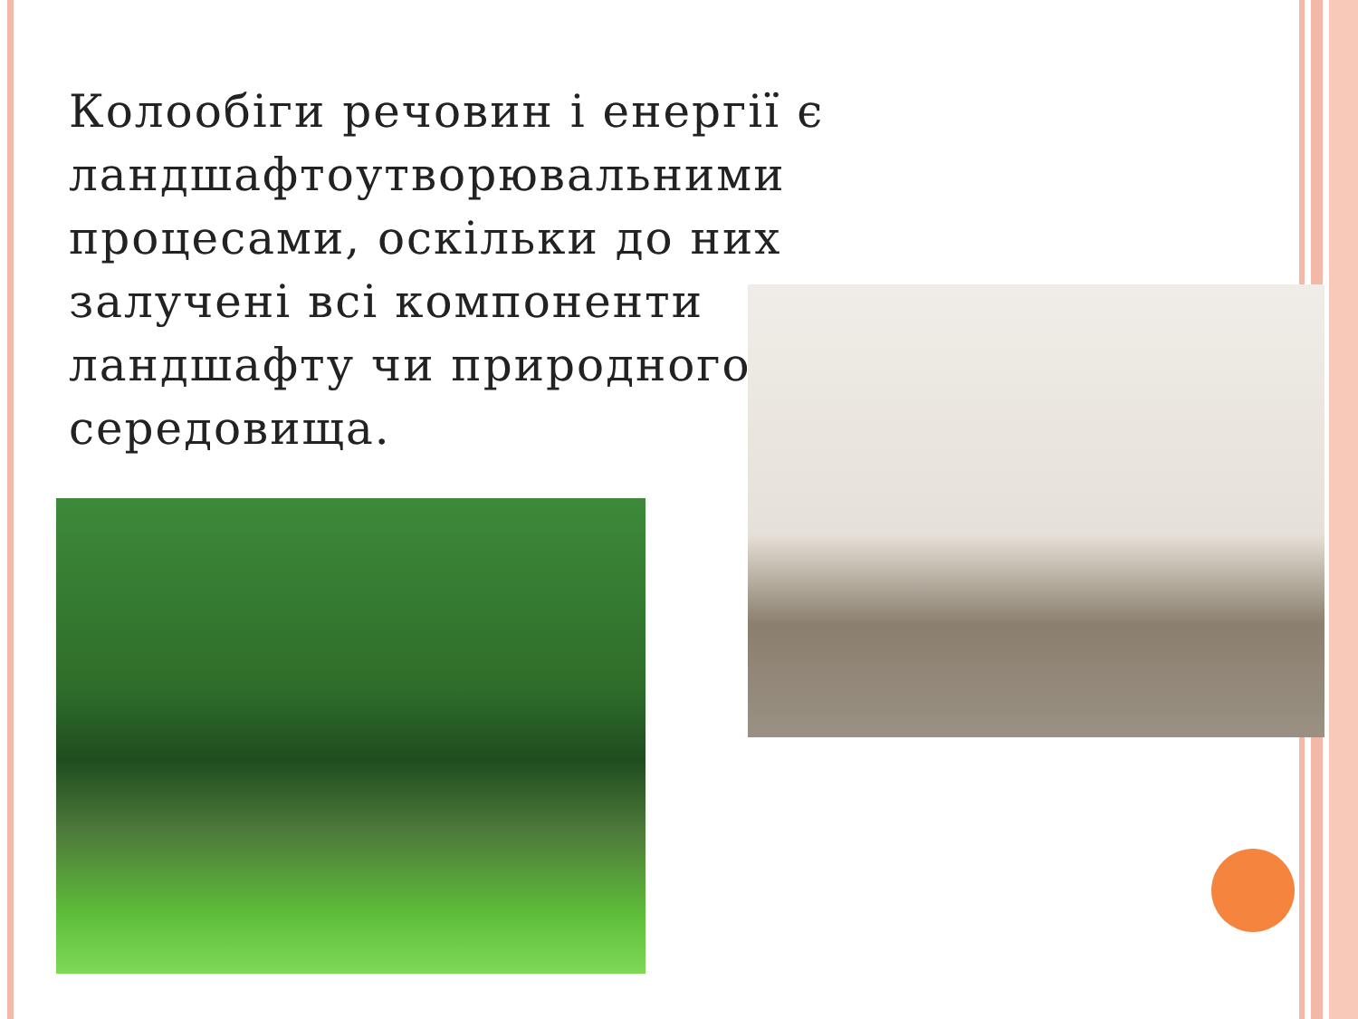Колообіги речовин і енергії є ландшафтоутворювальними процесами, оскільки до них залучені всі компоненти ландшафту чи природного середовища.